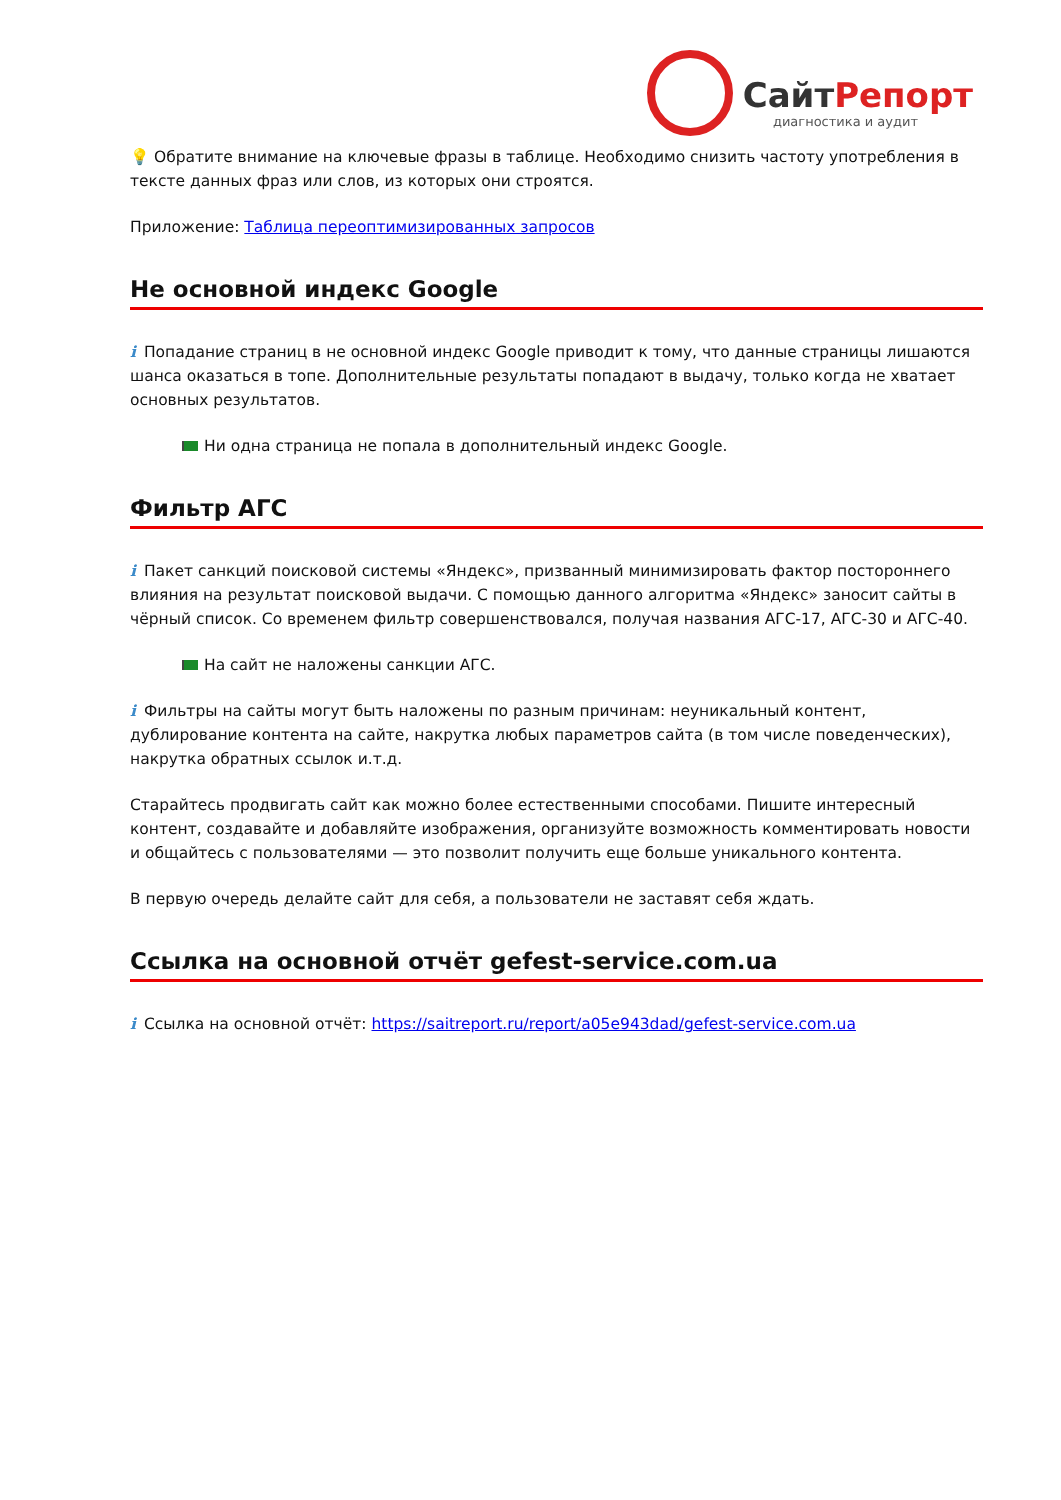СайтРепорт
диагностика и аудит
💡 Обратите внимание на ключевые фразы в таблице. Необходимо снизить частоту употребления в тексте данных фраз или слов, из которых они строятся.
Приложение: Таблица переоптимизированных запросов
Не основной индекс Google
i Попадание страниц в не основной индекс Google приводит к тому, что данные страницы лишаются шанса оказаться в топе. Дополнительные результаты попадают в выдачу, только когда не хватает основных результатов.
Ни одна страница не попала в дополнительный индекс Google.
Фильтр АГС
i Пакет санкций поисковой системы «Яндекс», призванный минимизировать фактор постороннего влияния на результат поисковой выдачи. С помощью данного алгоритма «Яндекс» заносит сайты в чёрный список. Со временем фильтр совершенствовался, получая названия АГС-17, АГС-30 и АГС-40.
На сайт не наложены санкции АГС.
i Фильтры на сайты могут быть наложены по разным причинам: неуникальный контент, дублирование контента на сайте, накрутка любых параметров сайта (в том числе поведенческих), накрутка обратных ссылок и.т.д.
Старайтесь продвигать сайт как можно более естественными способами. Пишите интересный контент, создавайте и добавляйте изображения, организуйте возможность комментировать новости и общайтесь с пользователями — это позволит получить еще больше уникального контента.
В первую очередь делайте сайт для себя, а пользователи не заставят себя ждать.
Ссылка на основной отчёт gefest-service.com.ua
i Ссылка на основной отчёт: https://saitreport.ru/report/a05e943dad/gefest-service.com.ua